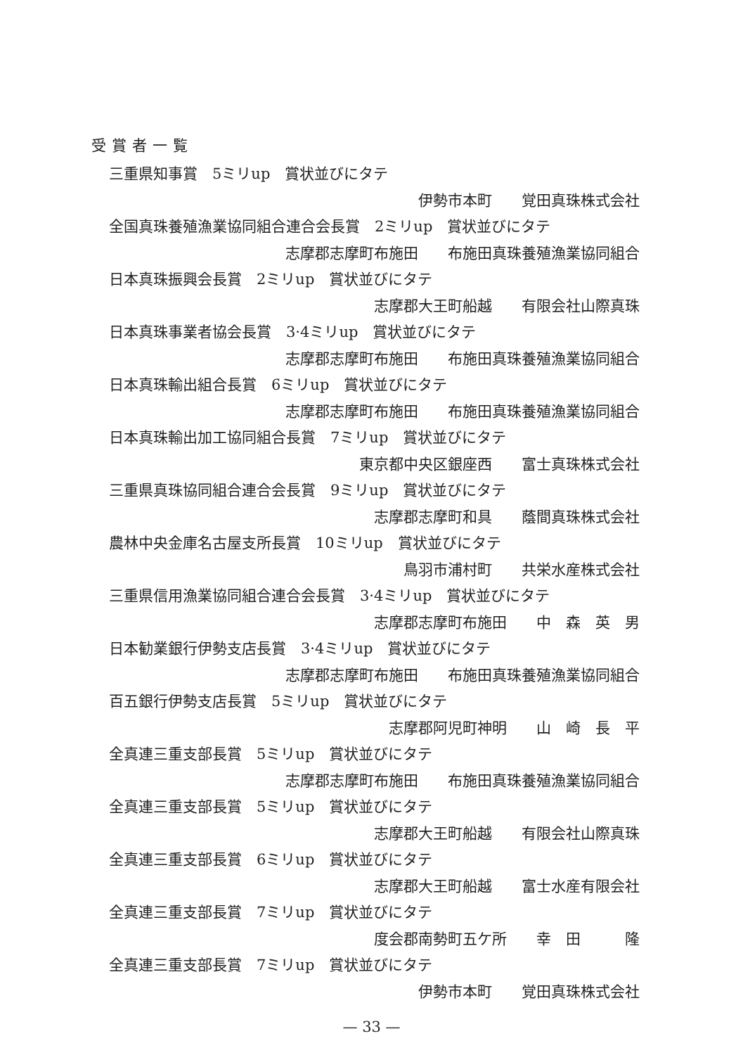受賞者一覧
三重県知事賞　5ミリup　賞状並びにタテ
伊勢市本町　　覚田真珠株式会社
全国真珠養殖漁業協同組合連合会長賞　2ミリup　賞状並びにタテ
志摩郡志摩町布施田　　布施田真珠養殖漁業協同組合
日本真珠振興会長賞　2ミリup　賞状並びにタテ
志摩郡大王町船越　　有限会社山際真珠
日本真珠事業者協会長賞　3·4ミリup　賞状並びにタテ
志摩郡志摩町布施田　　布施田真珠養殖漁業協同組合
日本真珠輸出組合長賞　6ミリup　賞状並びにタテ
志摩郡志摩町布施田　　布施田真珠養殖漁業協同組合
日本真珠輸出加工協同組合長賞　7ミリup　賞状並びにタテ
東京都中央区銀座西　　富士真珠株式会社
三重県真珠協同組合連合会長賞　9ミリup　賞状並びにタテ
志摩郡志摩町和具　　蔭間真珠株式会社
農林中央金庫名古屋支所長賞　10ミリup　賞状並びにタテ
鳥羽市浦村町　　共栄水産株式会社
三重県信用漁業協同組合連合会長賞　3·4ミリup　賞状並びにタテ
志摩郡志摩町布施田　　中　森　英　男
日本勧業銀行伊勢支店長賞　3·4ミリup　賞状並びにタテ
志摩郡志摩町布施田　　布施田真珠養殖漁業協同組合
百五銀行伊勢支店長賞　5ミリup　賞状並びにタテ
志摩郡阿児町神明　　山　崎　長　平
全真連三重支部長賞　5ミリup　賞状並びにタテ
志摩郡志摩町布施田　　布施田真珠養殖漁業協同組合
全真連三重支部長賞　5ミリup　賞状並びにタテ
志摩郡大王町船越　　有限会社山際真珠
全真連三重支部長賞　6ミリup　賞状並びにタテ
志摩郡大王町船越　　富士水産有限会社
全真連三重支部長賞　7ミリup　賞状並びにタテ
度会郡南勢町五ケ所　　幸　田　　　隆
全真連三重支部長賞　7ミリup　賞状並びにタテ
伊勢市本町　　覚田真珠株式会社
— 33 —